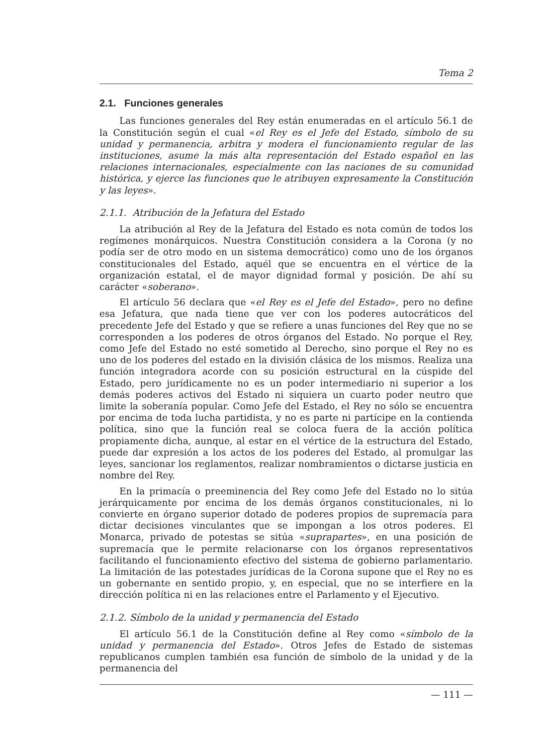Tema 2
2.1. Funciones generales
Las funciones generales del Rey están enumeradas en el artículo 56.1 de la Constitución según el cual «el Rey es el Jefe del Estado, símbolo de su unidad y permanencia, arbitra y modera el funcionamiento regular de las instituciones, asume la más alta representación del Estado español en las relaciones internacionales, especialmente con las naciones de su comunidad histórica, y ejerce las funciones que le atribuyen expresamente la Constitución y las leyes».
2.1.1. Atribución de la Jefatura del Estado
La atribución al Rey de la Jefatura del Estado es nota común de todos los regímenes monárquicos. Nuestra Constitución considera a la Corona (y no podía ser de otro modo en un sistema democrático) como uno de los órganos constitucionales del Estado, aquél que se encuentra en el vértice de la organización estatal, el de mayor dignidad formal y posición. De ahí su carácter «soberano».
El artículo 56 declara que «el Rey es el Jefe del Estado», pero no define esa Jefatura, que nada tiene que ver con los poderes autocráticos del precedente Jefe del Estado y que se refiere a unas funciones del Rey que no se corresponden a los poderes de otros órganos del Estado. No porque el Rey, como Jefe del Estado no esté sometido al Derecho, sino porque el Rey no es uno de los poderes del estado en la división clásica de los mismos. Realiza una función integradora acorde con su posición estructural en la cúspide del Estado, pero jurídicamente no es un poder intermediario ni superior a los demás poderes activos del Estado ni siquiera un cuarto poder neutro que limite la soberanía popular. Como Jefe del Estado, el Rey no sólo se encuentra por encima de toda lucha partidista, y no es parte ni partícipe en la contienda política, sino que la función real se coloca fuera de la acción política propiamente dicha, aunque, al estar en el vértice de la estructura del Estado, puede dar expresión a los actos de los poderes del Estado, al promulgar las leyes, sancionar los reglamentos, realizar nombramientos o dictarse justicia en nombre del Rey.
En la primacía o preeminencia del Rey como Jefe del Estado no lo sitúa jerárquicamente por encima de los demás órganos constitucionales, ni lo convierte en órgano superior dotado de poderes propios de supremacía para dictar decisiones vinculantes que se impongan a los otros poderes. El Monarca, privado de potestas se sitúa «suprapartes», en una posición de supremacía que le permite relacionarse con los órganos representativos facilitando el funcionamiento efectivo del sistema de gobierno parlamentario. La limitación de las potestades jurídicas de la Corona supone que el Rey no es un gobernante en sentido propio, y, en especial, que no se interfiere en la dirección política ni en las relaciones entre el Parlamento y el Ejecutivo.
2.1.2. Símbolo de la unidad y permanencia del Estado
El artículo 56.1 de la Constitución define al Rey como «símbolo de la unidad y permanencia del Estado». Otros Jefes de Estado de sistemas republicanos cumplen también esa función de símbolo de la unidad y de la permanencia del
— 111 —